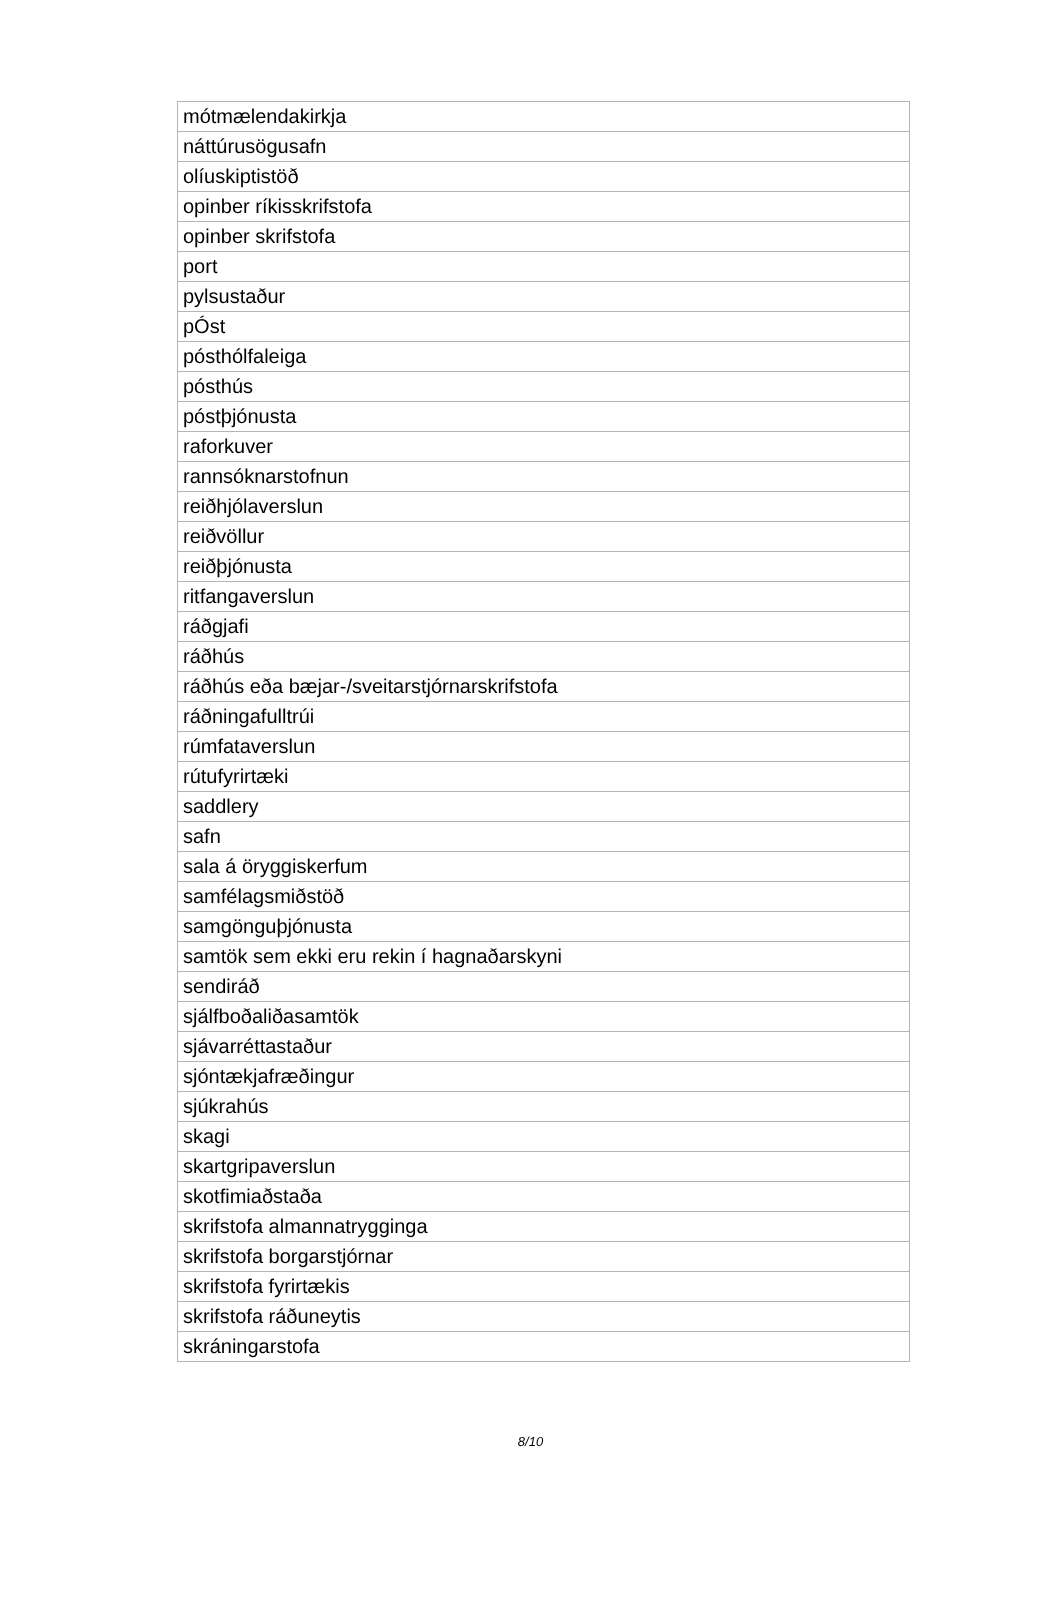| mótmælendakirkja |
| náttúrusögusafn |
| olíuskiptistöð |
| opinber ríkisskrifstofa |
| opinber skrifstofa |
| port |
| pylsustaður |
| pÓst |
| pósthólfaleiga |
| pósthús |
| póstþjónusta |
| raforkuver |
| rannsóknarstofnun |
| reiðhjólaverslun |
| reiðvöllur |
| reiðþjónusta |
| ritfangaverslun |
| ráðgjafi |
| ráðhús |
| ráðhús eða bæjar-/sveitarstjórnarskrifstofa |
| ráðningafulltrúi |
| rúmfataverslun |
| rútufyrirtæki |
| saddlery |
| safn |
| sala á öryggiskerfum |
| samfélagsmiðstöð |
| samgönguþjónusta |
| samtök sem ekki eru rekin í hagnaðarskyni |
| sendiráð |
| sjálfboðaliðasamtök |
| sjávarréttastaður |
| sjóntækjafræðingur |
| sjúkrahús |
| skagi |
| skartgripaverslun |
| skotfimiaðstaða |
| skrifstofa almannatrygginga |
| skrifstofa borgarstjórnar |
| skrifstofa fyrirtækis |
| skrifstofa ráðuneytis |
| skráningarstofa |
8/10